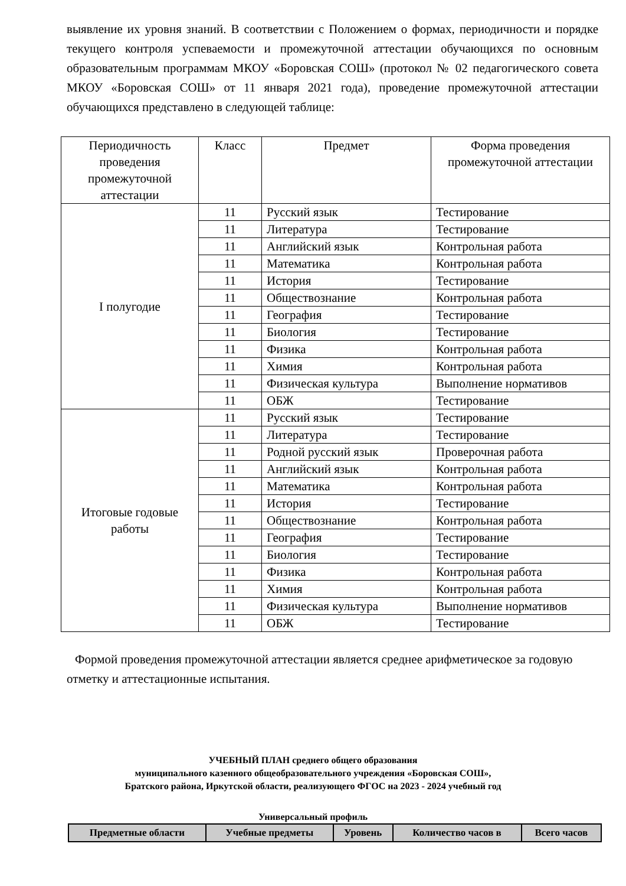выявление их уровня знаний. В соответствии с Положением о формах, периодичности и порядке текущего контроля успеваемости и промежуточной аттестации обучающихся по основным образовательным программам МКОУ «Боровская СОШ» (протокол № 02 педагогического совета МКОУ «Боровская СОШ» от 11 января 2021 года), проведение промежуточной аттестации обучающихся представлено в следующей таблице:
| Периодичность проведения промежуточной аттестации | Класс | Предмет | Форма проведения промежуточной аттестации |
| --- | --- | --- | --- |
| I полугодие | 11 | Русский язык | Тестирование |
| | 11 | Литература | Тестирование |
| | 11 | Английский язык | Контрольная работа |
| | 11 | Математика | Контрольная работа |
| | 11 | История | Тестирование |
| | 11 | Обществознание | Контрольная работа |
| | 11 | География | Тестирование |
| | 11 | Биология | Тестирование |
| | 11 | Физика | Контрольная работа |
| | 11 | Химия | Контрольная работа |
| | 11 | Физическая культура | Выполнение нормативов |
| | 11 | ОБЖ | Тестирование |
| Итоговые годовые работы | 11 | Русский язык | Тестирование |
| | 11 | Литература | Тестирование |
| | 11 | Родной русский язык | Проверочная работа |
| | 11 | Английский язык | Контрольная работа |
| | 11 | Математика | Контрольная работа |
| | 11 | История | Тестирование |
| | 11 | Обществознание | Контрольная работа |
| | 11 | География | Тестирование |
| | 11 | Биология | Тестирование |
| | 11 | Физика | Контрольная работа |
| | 11 | Химия | Контрольная работа |
| | 11 | Физическая культура | Выполнение нормативов |
| | 11 | ОБЖ | Тестирование |
Формой проведения промежуточной аттестации является среднее арифметическое за годовую отметку и аттестационные испытания.
УЧЕБНЫЙ ПЛАН среднего общего образования
муниципального казенного общеобразовательного учреждения «Боровская СОШ»,
Братского района, Иркутской области, реализующего ФГОС на 2023 - 2024 учебный год
Универсальный профиль
| Предметные области | Учебные предметы | Уровень | Количество часов в | Всего часов |